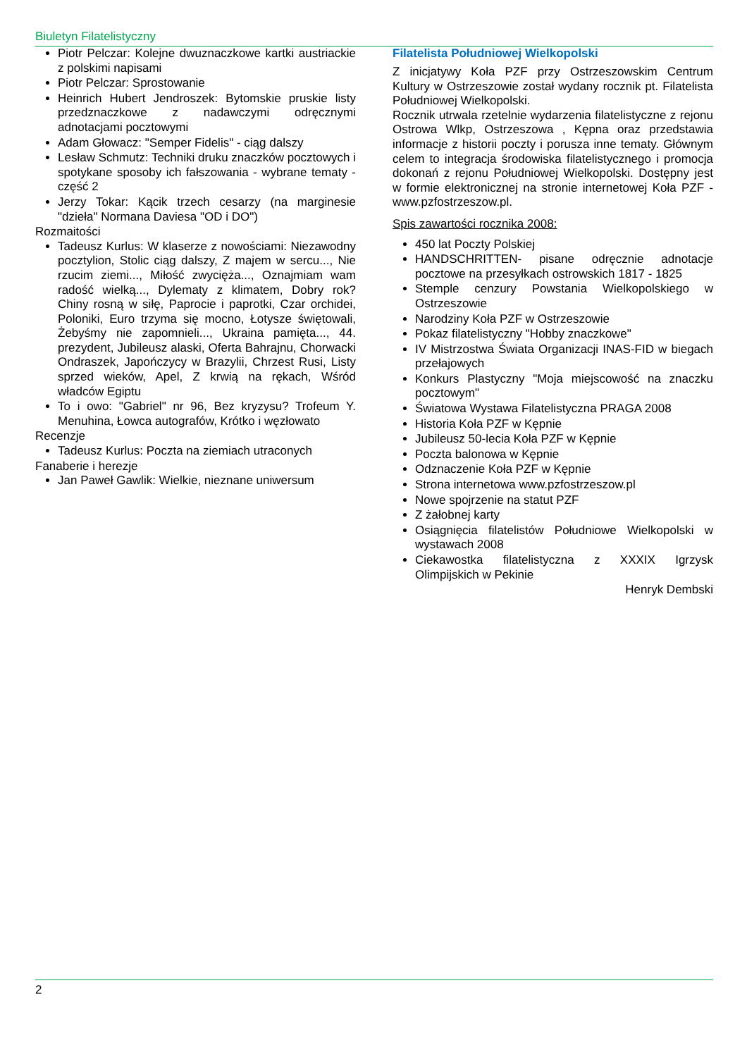Biuletyn Filatelistyczny
Piotr Pelczar: Kolejne dwuznaczkowe kartki austriackie z polskimi napisami
Piotr Pelczar: Sprostowanie
Heinrich Hubert Jendroszek: Bytomskie pruskie listy przedznaczkowe z nadawczymi odręcznymi adnotacjami pocztowymi
Adam Głowacz: "Semper Fidelis" - ciąg dalszy
Lesław Schmutz: Techniki druku znaczków pocztowych i spotykane sposoby ich fałszowania - wybrane tematy - część 2
Jerzy Tokar: Kącik trzech cesarzy (na marginesie "dzieła" Normana Daviesa "OD i DO")
Rozmaitości
Tadeusz Kurlus: W klaserze z nowościami: Niezawodny pocztylion, Stolic ciąg dalszy, Z majem w sercu..., Nie rzucim ziemi..., Miłość zwycięża..., Oznajmiam wam radość wielką..., Dylematy z klimatem, Dobry rok? Chiny rosną w siłę, Paprocie i paprotki, Czar orchidei, Poloniki, Euro trzyma się mocno, Łotysze świętowali, Żebyśmy nie zapomnieli..., Ukraina pamięta..., 44. prezydent, Jubileusz alaski, Oferta Bahrajnu, Chorwacki Ondraszek, Japończycy w Brazylii, Chrzest Rusi, Listy sprzed wieków, Apel, Z krwią na rękach, Wśród władców Egiptu
To i owo: "Gabriel" nr 96, Bez kryzysu? Trofeum Y. Menuhina, Łowca autografów, Krótko i węzłowato
Recenzje
Tadeusz Kurlus: Poczta na ziemiach utraconych
Fanaberie i herezje
Jan Paweł Gawlik: Wielkie, nieznane uniwersum
Filatelista Południowej Wielkopolski
Z inicjatywy Koła PZF przy Ostrzeszowskim Centrum Kultury w Ostrzeszowie został wydany rocznik pt. Filatelista Południowej Wielkopolski.
Rocznik utrwala rzetelnie wydarzenia filatelistyczne z rejonu Ostrowa Wlkp, Ostrzeszowa , Kępna oraz przedstawia informacje z historii poczty i porusza inne tematy. Głównym celem to integracja środowiska filatelistycznego i promocja dokonań z rejonu Południowej Wielkopolski. Dostępny jest w formie elektronicznej na stronie internetowej Koła PZF - www.pzfostrzeszow.pl.
Spis zawartości rocznika 2008:
450 lat Poczty Polskiej
HANDSCHRITTEN- pisane odręcznie adnotacje pocztowe na przesyłkach ostrowskich 1817 - 1825
Stemple cenzury Powstania Wielkopolskiego w Ostrzeszowie
Narodziny Koła PZF w Ostrzeszowie
Pokaz filatelistyczny "Hobby znaczkowe"
IV Mistrzostwa Świata Organizacji INAS-FID w biegach przełajowych
Konkurs Plastyczny "Moja miejscowość na znaczku pocztowym"
Światowa Wystawa Filatelistyczna PRAGA 2008
Historia Koła PZF w Kępnie
Jubileusz 50-lecia Koła PZF w Kępnie
Poczta balonowa w Kępnie
Odznaczenie Koła PZF w Kępnie
Strona internetowa www.pzfostrzeszow.pl
Nowe spojrzenie na statut PZF
Z żałobnej karty
Osiągnięcia filatelistów Południowe Wielkopolski w wystawach 2008
Ciekawostka filatelistyczna z XXXIX Igrzysk Olimpijskich w Pekinie
Henryk Dembski
2